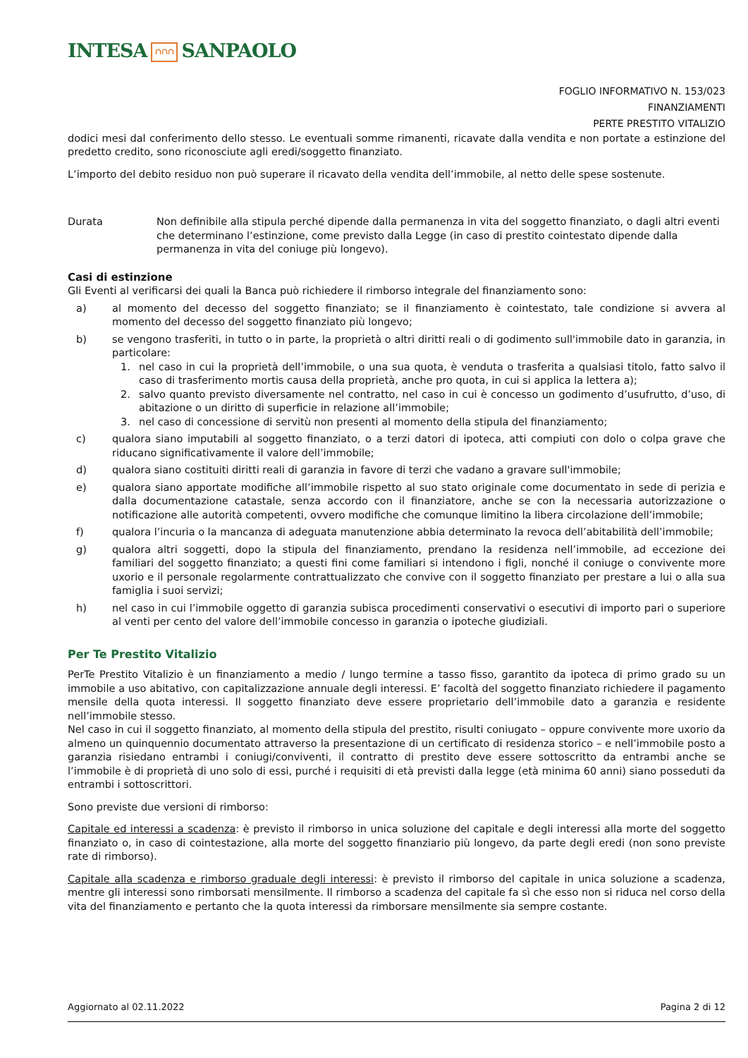INTESA ∩∩∩ SANPAOLO
FOGLIO INFORMATIVO N. 153/023
FINANZIAMENTI
PERTE PRESTITO VITALIZIO
dodici mesi dal conferimento dello stesso. Le eventuali somme rimanenti, ricavate dalla vendita e non portate a estinzione del predetto credito, sono riconosciute agli eredi/soggetto finanziato.
L’importo del debito residuo non può superare il ricavato della vendita dell’immobile, al netto delle spese sostenute.
Durata Non definibile alla stipula perché dipende dalla permanenza in vita del soggetto finanziato, o dagli altri eventi che determinano l’estinzione, come previsto dalla Legge (in caso di prestito cointestato dipende dalla permanenza in vita del coniuge più longevo).
Casi di estinzione
Gli Eventi al verificarsi dei quali la Banca può richiedere il rimborso integrale del finanziamento sono:
a) al momento del decesso del soggetto finanziato; se il finanziamento è cointestato, tale condizione si avvera al momento del decesso del soggetto finanziato più longevo;
b) se vengono trasferiti, in tutto o in parte, la proprietà o altri diritti reali o di godimento sull'immobile dato in garanzia, in particolare:
1. nel caso in cui la proprietà dell’immobile, o una sua quota, è venduta o trasferita a qualsiasi titolo, fatto salvo il caso di trasferimento mortis causa della proprietà, anche pro quota, in cui si applica la lettera a);
2. salvo quanto previsto diversamente nel contratto, nel caso in cui è concesso un godimento d’usufrutto, d’uso, di abitazione o un diritto di superficie in relazione all’immobile;
3. nel caso di concessione di servitù non presenti al momento della stipula del finanziamento;
c) qualora siano imputabili al soggetto finanziato, o a terzi datori di ipoteca, atti compiuti con dolo o colpa grave che riducano significativamente il valore dell’immobile;
d) qualora siano costituiti diritti reali di garanzia in favore di terzi che vadano a gravare sull'immobile;
e) qualora siano apportate modifiche all’immobile rispetto al suo stato originale come documentato in sede di perizia e dalla documentazione catastale, senza accordo con il finanziatore, anche se con la necessaria autorizzazione o notificazione alle autorità competenti, ovvero modifiche che comunque limitino la libera circolazione dell’immobile;
f) qualora l’incuria o la mancanza di adeguata manutenzione abbia determinato la revoca dell’abitabilità dell’immobile;
g) qualora altri soggetti, dopo la stipula del finanziamento, prendano la residenza nell’immobile, ad eccezione dei familiari del soggetto finanziato; a questi fini come familiari si intendono i figli, nonché il coniuge o convivente more uxorio e il personale regolarmente contrattualizzato che convive con il soggetto finanziato per prestare a lui o alla sua famiglia i suoi servizi;
h) nel caso in cui l’immobile oggetto di garanzia subisca procedimenti conservativi o esecutivi di importo pari o superiore al venti per cento del valore dell’immobile concesso in garanzia o ipoteche giudiziali.
Per Te Prestito Vitalizio
PerTe Prestito Vitalizio è un finanziamento a medio / lungo termine a tasso fisso, garantito da ipoteca di primo grado su un immobile a uso abitativo, con capitalizzazione annuale degli interessi. E’ facoltà del soggetto finanziato richiedere il pagamento mensile della quota interessi. Il soggetto finanziato deve essere proprietario dell’immobile dato a garanzia e residente nell’immobile stesso.
Nel caso in cui il soggetto finanziato, al momento della stipula del prestito, risulti coniugato – oppure convivente more uxorio da almeno un quinquennio documentato attraverso la presentazione di un certificato di residenza storico – e nell’immobile posto a garanzia risiedano entrambi i coniugi/conviventi, il contratto di prestito deve essere sottoscritto da entrambi anche se l’immobile è di proprietà di uno solo di essi, purché i requisiti di età previsti dalla legge (età minima 60 anni) siano posseduti da entrambi i sottoscrittori.
Sono previste due versioni di rimborso:
Capitale ed interessi a scadenza: è previsto il rimborso in unica soluzione del capitale e degli interessi alla morte del soggetto finanziato o, in caso di cointestazione, alla morte del soggetto finanziario più longevo, da parte degli eredi (non sono previste rate di rimborso).
Capitale alla scadenza e rimborso graduale degli interessi: è previsto il rimborso del capitale in unica soluzione a scadenza, mentre gli interessi sono rimborsati mensilmente. Il rimborso a scadenza del capitale fa sì che esso non si riduca nel corso della vita del finanziamento e pertanto che la quota interessi da rimborsare mensilmente sia sempre costante.
Aggiornato al 02.11.2022 Pagina 2 di 12